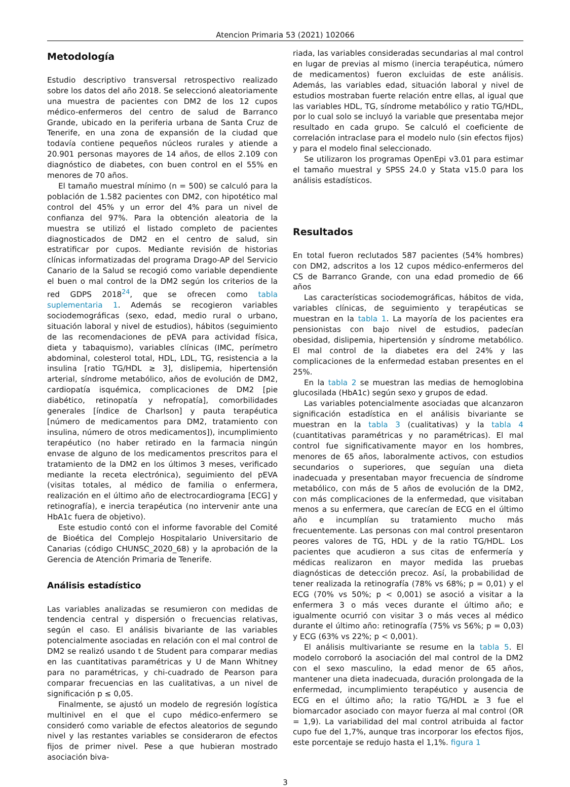Atencion Primaria 53 (2021) 102066
Metodología
Estudio descriptivo transversal retrospectivo realizado sobre los datos del año 2018. Se seleccionó aleatoriamente una muestra de pacientes con DM2 de los 12 cupos médico-enfermeros del centro de salud de Barranco Grande, ubicado en la periferia urbana de Santa Cruz de Tenerife, en una zona de expansión de la ciudad que todavía contiene pequeños núcleos rurales y atiende a 20.901 personas mayores de 14 años, de ellos 2.109 con diagnóstico de diabetes, con buen control en el 55% en menores de 70 años.
El tamaño muestral mínimo (n = 500) se calculó para la población de 1.582 pacientes con DM2, con hipotético mal control del 45% y un error del 4% para un nivel de confianza del 97%. Para la obtención aleatoria de la muestra se utilizó el listado completo de pacientes diagnosticados de DM2 en el centro de salud, sin estratificar por cupos. Mediante revisión de historias clínicas informatizadas del programa Drago-AP del Servicio Canario de la Salud se recogió como variable dependiente el buen o mal control de la DM2 según los criterios de la red GDPS 2018<sup>24</sup>, que se ofrecen como tabla suplementaria 1. Además se recogieron variables sociodemográficas (sexo, edad, medio rural o urbano, situación laboral y nivel de estudios), hábitos (seguimiento de las recomendaciones de pEVA para actividad física, dieta y tabaquismo), variables clínicas (IMC, perímetro abdominal, colesterol total, HDL, LDL, TG, resistencia a la insulina [ratio TG/HDL ≥ 3], dislipemia, hipertensión arterial, síndrome metabólico, años de evolución de DM2, cardiopatía isquémica, complicaciones de DM2 [pie diabético, retinopatía y nefropatía], comorbilidades generales [índice de Charlson] y pauta terapéutica [número de medicamentos para DM2, tratamiento con insulina, número de otros medicamentos]), incumplimiento terapéutico (no haber retirado en la farmacia ningún envase de alguno de los medicamentos prescritos para el tratamiento de la DM2 en los últimos 3 meses, verificado mediante la receta electrónica), seguimiento del pEVA (visitas totales, al médico de familia o enfermera, realización en el último año de electrocardiograma [ECG] y retinografía), e inercia terapéutica (no intervenir ante una HbA1c fuera de objetivo).
Este estudio contó con el informe favorable del Comité de Bioética del Complejo Hospitalario Universitario de Canarias (código CHUNSC_2020_68) y la aprobación de la Gerencia de Atención Primaria de Tenerife.
Análisis estadístico
Las variables analizadas se resumieron con medidas de tendencia central y dispersión o frecuencias relativas, según el caso. El análisis bivariante de las variables potencialmente asociadas en relación con el mal control de DM2 se realizó usando t de Student para comparar medias en las cuantitativas paramétricas y U de Mann Whitney para no paramétricas, y chi-cuadrado de Pearson para comparar frecuencias en las cualitativas, a un nivel de significación p ≤ 0,05.
Finalmente, se ajustó un modelo de regresión logística multinivel en el que el cupo médico-enfermero se consideró como variable de efectos aleatorios de segundo nivel y las restantes variables se consideraron de efectos fijos de primer nivel. Pese a que hubieran mostrado asociación biva-
riada, las variables consideradas secundarias al mal control en lugar de previas al mismo (inercia terapéutica, número de medicamentos) fueron excluidas de este análisis. Además, las variables edad, situación laboral y nivel de estudios mostraban fuerte relación entre ellas, al igual que las variables HDL, TG, síndrome metabólico y ratio TG/HDL, por lo cual solo se incluyó la variable que presentaba mejor resultado en cada grupo. Se calculó el coeficiente de correlación intraclase para el modelo nulo (sin efectos fijos) y para el modelo final seleccionado.
Se utilizaron los programas OpenEpi v3.01 para estimar el tamaño muestral y SPSS 24.0 y Stata v15.0 para los análisis estadísticos.
Resultados
En total fueron reclutados 587 pacientes (54% hombres) con DM2, adscritos a los 12 cupos médico-enfermeros del CS de Barranco Grande, con una edad promedio de 66 años
Las características sociodemográficas, hábitos de vida, variables clínicas, de seguimiento y terapéuticas se muestran en la tabla 1. La mayoría de los pacientes era pensionistas con bajo nivel de estudios, padecían obesidad, dislipemia, hipertensión y síndrome metabólico. El mal control de la diabetes era del 24% y las complicaciones de la enfermedad estaban presentes en el 25%.
En la tabla 2 se muestran las medias de hemoglobina glucosilada (HbA1c) según sexo y grupos de edad.
Las variables potencialmente asociadas que alcanzaron significación estadística en el análisis bivariante se muestran en la tabla 3 (cualitativas) y la tabla 4 (cuantitativas paramétricas y no paramétricas). El mal control fue significativamente mayor en los hombres, menores de 65 años, laboralmente activos, con estudios secundarios o superiores, que seguían una dieta inadecuada y presentaban mayor frecuencia de síndrome metabólico, con más de 5 años de evolución de la DM2, con más complicaciones de la enfermedad, que visitaban menos a su enfermera, que carecían de ECG en el último año e incumplían su tratamiento mucho más frecuentemente. Las personas con mal control presentaron peores valores de TG, HDL y de la ratio TG/HDL. Los pacientes que acudieron a sus citas de enfermería y médicas realizaron en mayor medida las pruebas diagnósticas de detección precoz. Así, la probabilidad de tener realizada la retinografía (78% vs 68%; p = 0,01) y el ECG (70% vs 50%; p < 0,001) se asoció a visitar a la enfermera 3 o más veces durante el último año; e igualmente ocurrió con visitar 3 o más veces al médico durante el último año: retinografía (75% vs 56%; p = 0,03) y ECG (63% vs 22%; p < 0,001).
El análisis multivariante se resume en la tabla 5. El modelo corroboró la asociación del mal control de la DM2 con el sexo masculino, la edad menor de 65 años, mantener una dieta inadecuada, duración prolongada de la enfermedad, incumplimiento terapéutico y ausencia de ECG en el último año; la ratio TG/HDL ≥ 3 fue el biomarcador asociado con mayor fuerza al mal control (OR = 1,9). La variabilidad del mal control atribuida al factor cupo fue del 1,7%, aunque tras incorporar los efectos fijos, este porcentaje se redujo hasta el 1,1%. figura 1
3